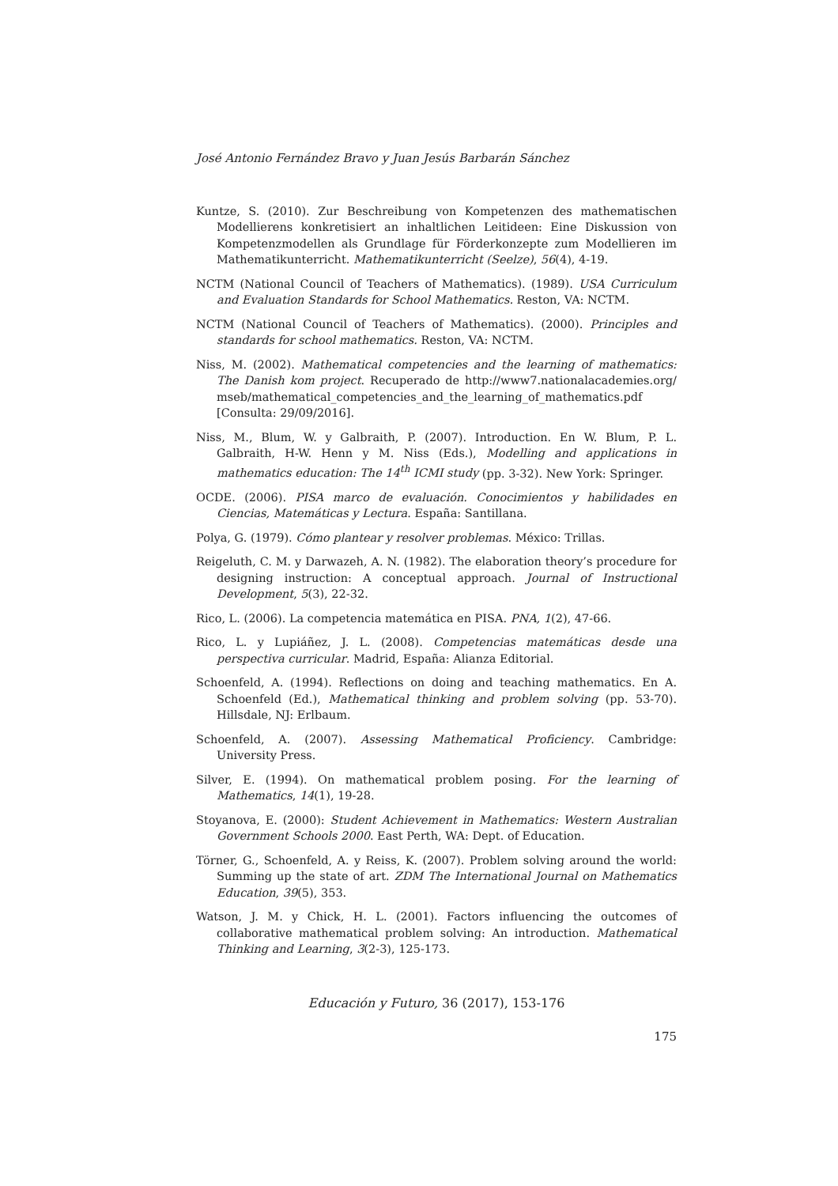José Antonio Fernández Bravo y Juan Jesús Barbarán Sánchez
Kuntze, S. (2010). Zur Beschreibung von Kompetenzen des mathematischen Modellierens konkretisiert an inhaltlichen Leitideen: Eine Diskussion von Kompetenzmodellen als Grundlage für Förderkonzepte zum Modellieren im Mathematikunterricht. Mathematikunterricht (Seelze), 56(4), 4-19.
NCTM (National Council of Teachers of Mathematics). (1989). USA Curriculum and Evaluation Standards for School Mathematics. Reston, VA: NCTM.
NCTM (National Council of Teachers of Mathematics). (2000). Principles and standards for school mathematics. Reston, VA: NCTM.
Niss, M. (2002). Mathematical competencies and the learning of mathematics: The Danish kom project. Recuperado de http://www7.nationalacademies.org/ mseb/mathematical_competencies_and_the_learning_of_mathematics.pdf [Consulta: 29/09/2016].
Niss, M., Blum, W. y Galbraith, P. (2007). Introduction. En W. Blum, P. L. Galbraith, H-W. Henn y M. Niss (Eds.), Modelling and applications in mathematics education: The 14<sup>th</sup> ICMI study (pp. 3-32). New York: Springer.
OCDE. (2006). PISA marco de evaluación. Conocimientos y habilidades en Ciencias, Matemáticas y Lectura. España: Santillana.
Polya, G. (1979). Cómo plantear y resolver problemas. México: Trillas.
Reigeluth, C. M. y Darwazeh, A. N. (1982). The elaboration theory’s procedure for designing instruction: A conceptual approach. Journal of Instructional Development, 5(3), 22-32.
Rico, L. (2006). La competencia matemática en PISA. PNA, 1(2), 47-66.
Rico, L. y Lupiáñez, J. L. (2008). Competencias matemáticas desde una perspectiva curricular. Madrid, España: Alianza Editorial.
Schoenfeld, A. (1994). Reflections on doing and teaching mathematics. En A. Schoenfeld (Ed.), Mathematical thinking and problem solving (pp. 53-70). Hillsdale, NJ: Erlbaum.
Schoenfeld, A. (2007). Assessing Mathematical Proficiency. Cambridge: University Press.
Silver, E. (1994). On mathematical problem posing. For the learning of Mathematics, 14(1), 19-28.
Stoyanova, E. (2000): Student Achievement in Mathematics: Western Australian Government Schools 2000. East Perth, WA: Dept. of Education.
Törner, G., Schoenfeld, A. y Reiss, K. (2007). Problem solving around the world: Summing up the state of art. ZDM The International Journal on Mathematics Education, 39(5), 353.
Watson, J. M. y Chick, H. L. (2001). Factors influencing the outcomes of collaborative mathematical problem solving: An introduction. Mathematical Thinking and Learning, 3(2-3), 125-173.
Educación y Futuro, 36 (2017), 153-176
175